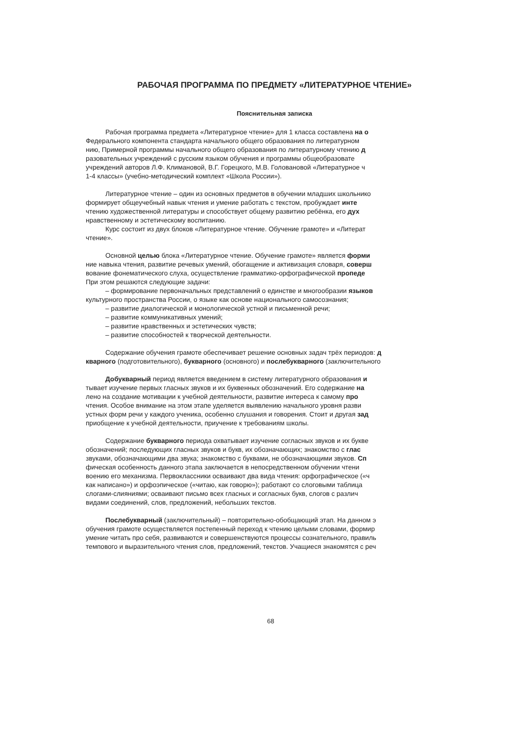РАБОЧАЯ ПРОГРАММА ПО ПРЕДМЕТУ «ЛИТЕРАТУРНОЕ ЧТЕНИЕ»
Пояснительная записка
Рабочая программа предмета «Литературное чтение» для 1 класса составлена на о
Федерального компонента стандарта начального общего образования по литературном
нию, Примерной программы начального общего образования по литературному чтению д
разовательных учреждений с русским языком обучения и программы общеобразовате
учреждений авторов Л.Ф. Климановой, В.Г. Горецкого, М.В. Головановой «Литературное ч
1-4 классы» (учебно-методический комплект «Школа России»).
Литературное чтение – один из основных предметов в обучении младших школьнико
формирует общеучебный навык чтения и умение работать с текстом, пробуждает инте
чтению художественной литературы и способствует общему развитию ребёнка, его дух
нравственному и эстетическому воспитанию.
Курс состоит из двух блоков «Литературное чтение. Обучение грамоте» и «Литерат
чтение».
Основной целью блока «Литературное чтение. Обучение грамоте» является форми
ние навыка чтения, развитие речевых умений, обогащение и активизация словаря, соверш
вование фонематического слуха, осуществление грамматико-орфографической пропеде
При этом решаются следующие задачи:
– формирование первоначальных представлений о единстве и многообразии языков
культурного пространства России, о языке как основе национального самосознания;
– развитие диалогической и монологической устной и письменной речи;
– развитие коммуникативных умений;
– развитие нравственных и эстетических чувств;
– развитие способностей к творческой деятельности.
Содержание обучения грамоте обеспечивает решение основных задач трёх периодов: д
кварного (подготовительного), букварного (основного) и послебукварного (заключительного
Добукварный период является введением в систему литературного образования и
тывает изучение первых гласных звуков и их буквенных обозначений. Его содержание на
лено на создание мотивации к учебной деятельности, развитие интереса к самому про
чтения. Особое внимание на этом этапе уделяется выявлению начального уровня разви
устных форм речи у каждого ученика, особенно слушания и говорения. Стоит и другая зад
приобщение к учебной деятельности, приучение к требованиям школы.
Содержание букварного периода охватывает изучение согласных звуков и их букве
обозначений; последующих гласных звуков и букв, их обозначающих; знакомство с глас
звуками, обозначающими два звука; знакомство с буквами, не обозначающими звуков. Сп
фическая особенность данного этапа заключается в непосредственном обучении чтени
воению его механизма. Первоклассники осваивают два вида чтения: орфографическое («ч
как написано») и орфоэпическое («читаю, как говорю»); работают со слоговыми таблица
слогами-слияниями; осваивают письмо всех гласных и согласных букв, слогов с различ
видами соединений, слов, предложений, небольших текстов.
Послебукварный (заключительный) – повторительно-обобщающий этап. На данном э
обучения грамоте осуществляется постепенный переход к чтению целыми словами, формир
умение читать про себя, развиваются и совершенствуются процессы сознательного, правиль
темпового и выразительного чтения слов, предложений, текстов. Учащиеся знакомятся с реч
68